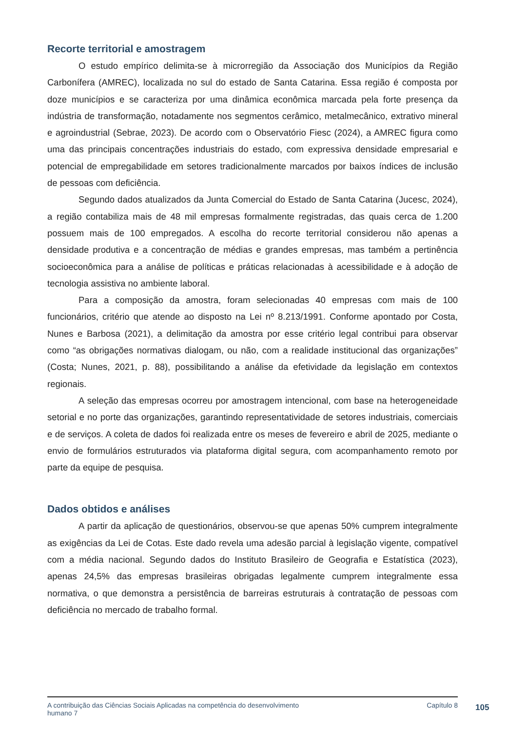Recorte territorial e amostragem
O estudo empírico delimita-se à microrregião da Associação dos Municípios da Região Carbonífera (AMREC), localizada no sul do estado de Santa Catarina. Essa região é composta por doze municípios e se caracteriza por uma dinâmica econômica marcada pela forte presença da indústria de transformação, notadamente nos segmentos cerâmico, metalmecânico, extrativo mineral e agroindustrial (Sebrae, 2023). De acordo com o Observatório Fiesc (2024), a AMREC figura como uma das principais concentrações industriais do estado, com expressiva densidade empresarial e potencial de empregabilidade em setores tradicionalmente marcados por baixos índices de inclusão de pessoas com deficiência.
Segundo dados atualizados da Junta Comercial do Estado de Santa Catarina (Jucesc, 2024), a região contabiliza mais de 48 mil empresas formalmente registradas, das quais cerca de 1.200 possuem mais de 100 empregados. A escolha do recorte territorial considerou não apenas a densidade produtiva e a concentração de médias e grandes empresas, mas também a pertinência socioeconômica para a análise de políticas e práticas relacionadas à acessibilidade e à adoção de tecnologia assistiva no ambiente laboral.
Para a composição da amostra, foram selecionadas 40 empresas com mais de 100 funcionários, critério que atende ao disposto na Lei nº 8.213/1991. Conforme apontado por Costa, Nunes e Barbosa (2021), a delimitação da amostra por esse critério legal contribui para observar como “as obrigações normativas dialogam, ou não, com a realidade institucional das organizações” (Costa; Nunes, 2021, p. 88), possibilitando a análise da efetividade da legislação em contextos regionais.
A seleção das empresas ocorreu por amostragem intencional, com base na heterogeneidade setorial e no porte das organizações, garantindo representatividade de setores industriais, comerciais e de serviços. A coleta de dados foi realizada entre os meses de fevereiro e abril de 2025, mediante o envio de formulários estruturados via plataforma digital segura, com acompanhamento remoto por parte da equipe de pesquisa.
Dados obtidos e análises
A partir da aplicação de questionários, observou-se que apenas 50% cumprem integralmente as exigências da Lei de Cotas. Este dado revela uma adesão parcial à legislação vigente, compatível com a média nacional. Segundo dados do Instituto Brasileiro de Geografia e Estatística (2023), apenas 24,5% das empresas brasileiras obrigadas legalmente cumprem integralmente essa normativa, o que demonstra a persistência de barreiras estruturais à contratação de pessoas com deficiência no mercado de trabalho formal.
A contribuição das Ciências Sociais Aplicadas na competência do desenvolvimento
humano 7 Capítulo 8
105